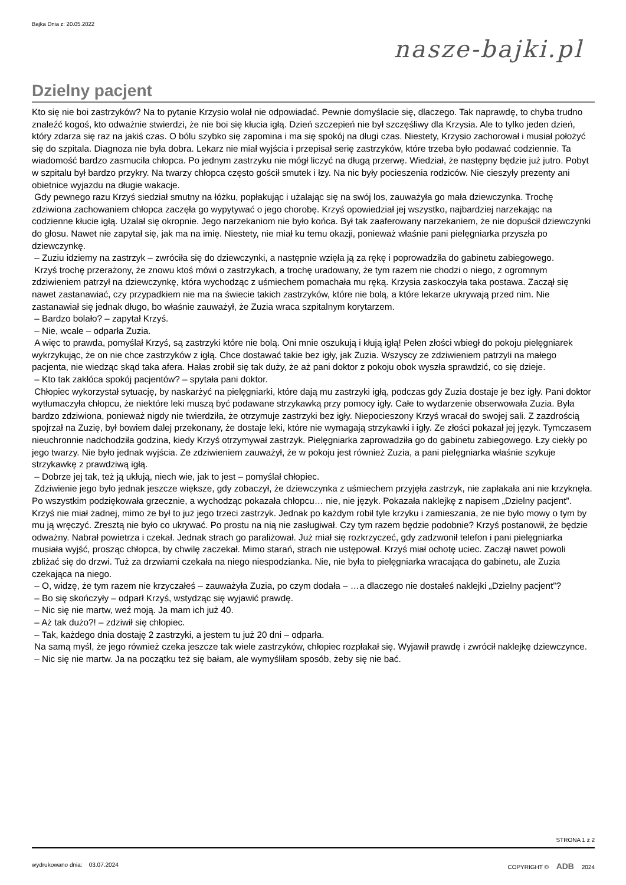Bajka Dnia z: 20.05.2022
nasze-bajki.pl
Dzielny pacjent
Kto się nie boi zastrzyków? Na to pytanie Krzysio wolał nie odpowiadać. Pewnie domyślacie się, dlaczego. Tak naprawdę, to chyba trudno znaleźć kogoś, kto odważnie stwierdzi, że nie boi się kłucia igłą. Dzień szczepień nie był szczęśliwy dla Krzysia. Ale to tylko jeden dzień, który zdarza się raz na jakiś czas. O bólu szybko się zapomina i ma się spokój na długi czas. Niestety, Krzysio zachorował i musiał położyć się do szpitala. Diagnoza nie była dobra. Lekarz nie miał wyjścia i przepisał serię zastrzyków, które trzeba było podawać codziennie. Ta wiadomość bardzo zasmuciła chłopca. Po jednym zastrzyku nie mógł liczyć na długą przerwę. Wiedział, że następny będzie już jutro. Pobyt w szpitalu był bardzo przykry. Na twarzy chłopca często gościł smutek i łzy. Na nic były pocieszenia rodziców. Nie cieszyły prezenty ani obietnice wyjazdu na długie wakacje.
Gdy pewnego razu Krzyś siedział smutny na łóżku, popłakując i użalając się na swój los, zauważyła go mała dziewczynka. Trochę zdziwiona zachowaniem chłopca zaczęła go wypytywać o jego chorobę. Krzyś opowiedział jej wszystko, najbardziej narzekając na codzienne kłucie igłą. Użalał się okropnie. Jego narzekaniom nie było końca. Był tak zaaferowany narzekaniem, że nie dopuścił dziewczynki do głosu. Nawet nie zapytał się, jak ma na imię. Niestety, nie miał ku temu okazji, ponieważ właśnie pani pielęgniarka przyszła po dziewczynkę.
– Zuziu idziemy na zastrzyk – zwróciła się do dziewczynki, a następnie wzięła ją za rękę i poprowadziła do gabinetu zabiegowego.
Krzyś trochę przerażony, że znowu ktoś mówi o zastrzykach, a trochę uradowany, że tym razem nie chodzi o niego, z ogromnym zdziwieniem patrzył na dziewczynkę, która wychodząc z uśmiechem pomachała mu ręką. Krzysia zaskoczyła taka postawa. Zaczął się nawet zastanawiać, czy przypadkiem nie ma na świecie takich zastrzyków, które nie bolą, a które lekarze ukrywają przed nim. Nie zastanawiał się jednak długo, bo właśnie zauważył, że Zuzia wraca szpitalnym korytarzem.
– Bardzo bolało? – zapytał Krzyś.
– Nie, wcale – odparła Zuzia.
A więc to prawda, pomyślał Krzyś, są zastrzyki które nie bolą. Oni mnie oszukują i kłują igłą! Pełen złości wbiegł do pokoju pielęgniarek wykrzykując, że on nie chce zastrzyków z igłą. Chce dostawać takie bez igły, jak Zuzia. Wszyscy ze zdziwieniem patrzyli na małego pacjenta, nie wiedząc skąd taka afera. Hałas zrobił się tak duży, że aż pani doktor z pokoju obok wyszła sprawdzić, co się dzieje.
– Kto tak zakłóca spokój pacjentów? – spytała pani doktor.
Chłopiec wykorzystał sytuację, by naskarżyć na pielęgniarki, które dają mu zastrzyki igłą, podczas gdy Zuzia dostaje je bez igły. Pani doktor wytłumaczyła chłopcu, że niektóre leki muszą być podawane strzykawką przy pomocy igły. Całe to wydarzenie obserwowała Zuzia. Była bardzo zdziwiona, ponieważ nigdy nie twierdziła, że otrzymuje zastrzyki bez igły. Niepocieszony Krzyś wracał do swojej sali. Z zazdrością spojrzał na Zuzię, był bowiem dalej przekonany, że dostaje leki, które nie wymagają strzykawki i igły. Ze złości pokazał jej język. Tymczasem nieuchronnie nadchodziła godzina, kiedy Krzyś otrzymywał zastrzyk. Pielęgniarka zaprowadziła go do gabinetu zabiegowego. Łzy ciekły po jego twarzy. Nie było jednak wyjścia. Ze zdziwieniem zauważył, że w pokoju jest również Zuzia, a pani pielęgniarka właśnie szykuje strzykawkę z prawdziwą igłą.
– Dobrze jej tak, też ją ukłują, niech wie, jak to jest – pomyślał chłopiec.
Zdziwienie jego było jednak jeszcze większe, gdy zobaczył, że dziewczynka z uśmiechem przyjęła zastrzyk, nie zapłakała ani nie krzyknęła. Po wszystkim podziękowała grzecznie, a wychodząc pokazała chłopcu… nie, nie język. Pokazała naklejkę z napisem „Dzielny pacjent”. Krzyś nie miał żadnej, mimo że był to już jego trzeci zastrzyk. Jednak po każdym robił tyle krzyku i zamieszania, że nie było mowy o tym by mu ją wręczyć. Zresztą nie było co ukrywać. Po prostu na nią nie zasługiwał. Czy tym razem będzie podobnie? Krzyś postanowił, że będzie odważny. Nabrał powietrza i czekał. Jednak strach go paraliżował. Już miał się rozkrzyczeć, gdy zadzwonił telefon i pani pielęgniarka musiała wyjść, prosząc chłopca, by chwilę zaczekał. Mimo starań, strach nie ustępował. Krzyś miał ochotę uciec. Zaczął nawet powoli zbliżać się do drzwi. Tuż za drzwiami czekała na niego niespodzianka. Nie, nie była to pielęgniarka wracająca do gabinetu, ale Zuzia czekająca na niego.
– O, widzę, że tym razem nie krzyczałeś – zauważyła Zuzia, po czym dodała – …a dlaczego nie dostałeś naklejki „Dzielny pacjent”?
– Bo się skończyły – odparł Krzyś, wstydząc się wyjawić prawdę.
– Nic się nie martw, weź moją. Ja mam ich już 40.
– Aż tak dużo?! – zdziwił się chłopiec.
– Tak, każdego dnia dostaję 2 zastrzyki, a jestem tu już 20 dni – odparła.
Na samą myśl, że jego również czeka jeszcze tak wiele zastrzyków, chłopiec rozpłakał się. Wyjawił prawdę i zwrócił naklejkę dziewczynce.
– Nic się nie martw. Ja na początku też się bałam, ale wymyśliłam sposób, żeby się nie bać.
STRONA 1 z 2
wydrukowano dnia: 03.07.2024
COPYRIGHT © ADB 2024